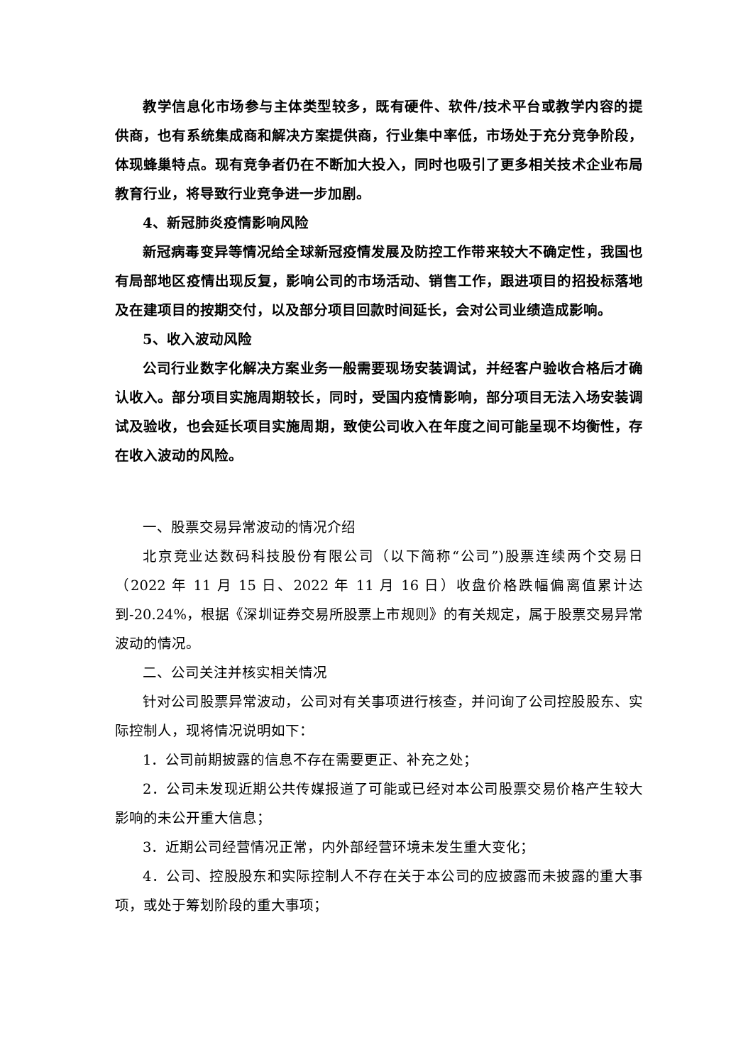教学信息化市场参与主体类型较多，既有硬件、软件/技术平台或教学内容的提供商，也有系统集成商和解决方案提供商，行业集中率低，市场处于充分竞争阶段，体现蜂巢特点。现有竞争者仍在不断加大投入，同时也吸引了更多相关技术企业布局教育行业，将导致行业竞争进一步加剧。
4、新冠肺炎疫情影响风险
新冠病毒变异等情况给全球新冠疫情发展及防控工作带来较大不确定性，我国也有局部地区疫情出现反复，影响公司的市场活动、销售工作，跟进项目的招投标落地及在建项目的按期交付，以及部分项目回款时间延长，会对公司业绩造成影响。
5、收入波动风险
公司行业数字化解决方案业务一般需要现场安装调试，并经客户验收合格后才确认收入。部分项目实施周期较长，同时，受国内疫情影响，部分项目无法入场安装调试及验收，也会延长项目实施周期，致使公司收入在年度之间可能呈现不均衡性，存在收入波动的风险。
一、股票交易异常波动的情况介绍
北京竞业达数码科技股份有限公司（以下简称“公司”)股票连续两个交易日（2022 年 11 月 15 日、2022 年 11 月 16 日）收盘价格跌幅偏离值累计达到-20.24%，根据《深圳证券交易所股票上市规则》的有关规定，属于股票交易异常波动的情况。
二、公司关注并核实相关情况
针对公司股票异常波动，公司对有关事项进行核查，并问询了公司控股股东、实际控制人，现将情况说明如下：
1．公司前期披露的信息不存在需要更正、补充之处；
2．公司未发现近期公共传媒报道了可能或已经对本公司股票交易价格产生较大影响的未公开重大信息；
3．近期公司经营情况正常，内外部经营环境未发生重大变化；
4．公司、控股股东和实际控制人不存在关于本公司的应披露而未披露的重大事项，或处于筹划阶段的重大事项；